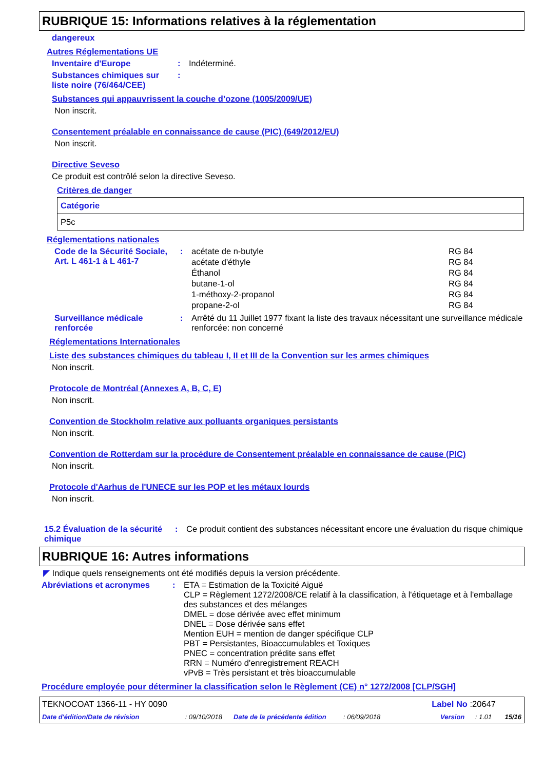RUBRIQUE 15: Informations relatives à la réglementation
dangereux
Autres Réglementations UE
Inventaire d'Europe : Indéterminé.
Substances chimiques sur liste noire (76/464/CEE)
:
Substances qui appauvrissent la couche d’ozone (1005/2009/UE)
Non inscrit.
Consentement préalable en connaissance de cause (PIC) (649/2012/EU)
Non inscrit.
Directive Seveso
Ce produit est contrôlé selon la directive Seveso.
Critères de danger
| Catégorie |
| --- |
| P5c |
Réglementations nationales
Code de la Sécurité Sociale, Art. L 461-1 à L 461-7
:
| acétate de n-butyle | RG 84 |
| acétate d'éthyle | RG 84 |
| Éthanol | RG 84 |
| butane-1-ol | RG 84 |
| 1-méthoxy-2-propanol | RG 84 |
| propane-2-ol | RG 84 |
Surveillance médicale renforcée
: Arrêté du 11 Juillet 1977 fixant la liste des travaux nécessitant une surveillance médicale renforcée: non concerné
Réglementations Internationales
Liste des substances chimiques du tableau I, II et III de la Convention sur les armes chimiques
Non inscrit.
Protocole de Montréal (Annexes A, B, C, E)
Non inscrit.
Convention de Stockholm relative aux polluants organiques persistants
Non inscrit.
Convention de Rotterdam sur la procédure de Consentement préalable en connaissance de cause (PIC)
Non inscrit.
Protocole d'Aarhus de l'UNECE sur les POP et les métaux lourds
Non inscrit.
15.2 Évaluation de la sécurité chimique
: Ce produit contient des substances nécessitant encore une évaluation du risque chimique
RUBRIQUE 16: Autres informations
◤ Indique quels renseignements ont été modifiés depuis la version précédente.
Abréviations et acronymes : ETA = Estimation de la Toxicité Aiguë
CLP = Règlement 1272/2008/CE relatif à la classification, à l'étiquetage et à l'emballage des substances et des mélanges
DMEL = dose dérivée avec effet minimum
DNEL = Dose dérivée sans effet
Mention EUH = mention de danger spécifique CLP
PBT = Persistantes, Bioaccumulables et Toxiques
PNEC = concentration prédite sans effet
RRN = Numéro d'enregistrement REACH
vPvB = Très persistant et très bioaccumulable
Procédure employée pour déterminer la classification selon le Règlement (CE) n° 1272/2008 [CLP/SGH]
TEKNOCOAT 1366-11 - HY 0090 Label No :20647
Date d'édition/Date de révision: 09/10/2018 Date de la précédente édition: 06/09/2018 Version: 1.01 15/16